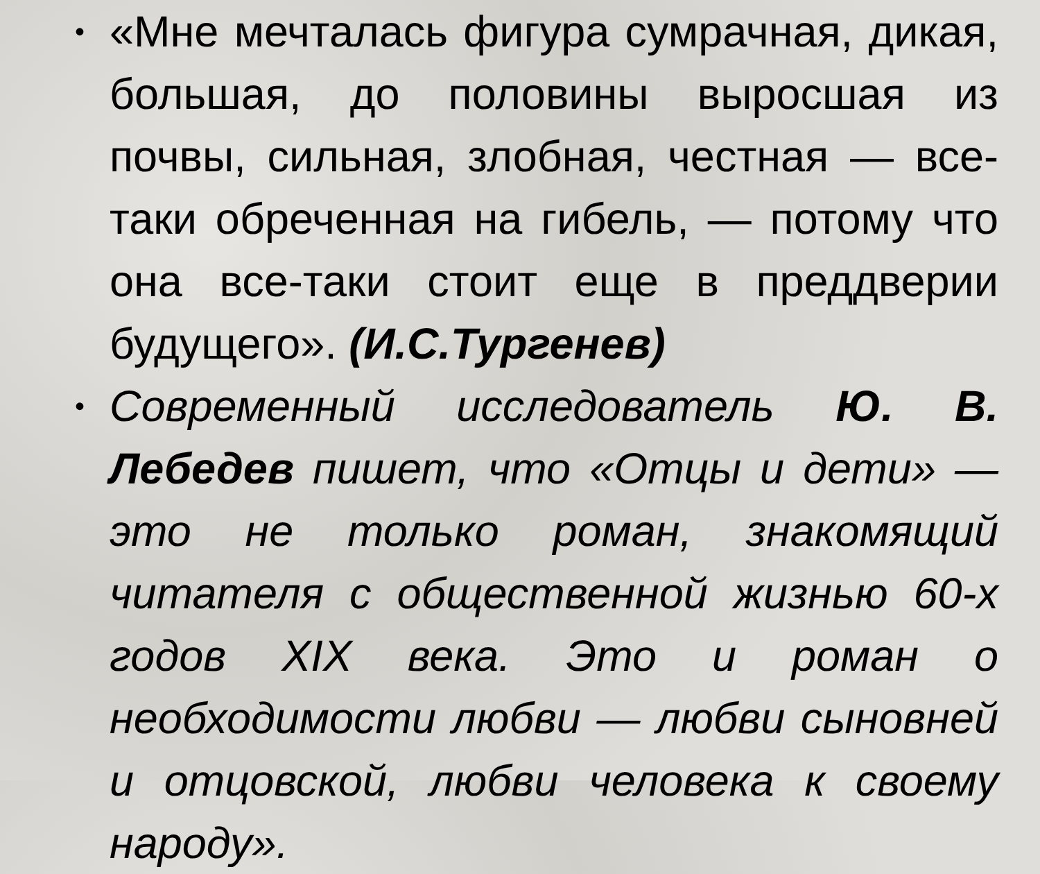• «Мне мечталась фигура сумрачная, дикая, большая, до половины выросшая из почвы, сильная, злобная, честная — все-таки обреченная на гибель, — потому что она все-таки стоит еще в преддверии будущего». (И.С.Тургенев)
• Современный исследователь Ю. В. Лебедев пишет, что «Отцы и дети» — это не только роман, знакомящий читателя с общественной жизнью 60-х годов XIX века. Это и роман о необходимости любви — любви сыновней и отцовской, любви человека к своему народу».